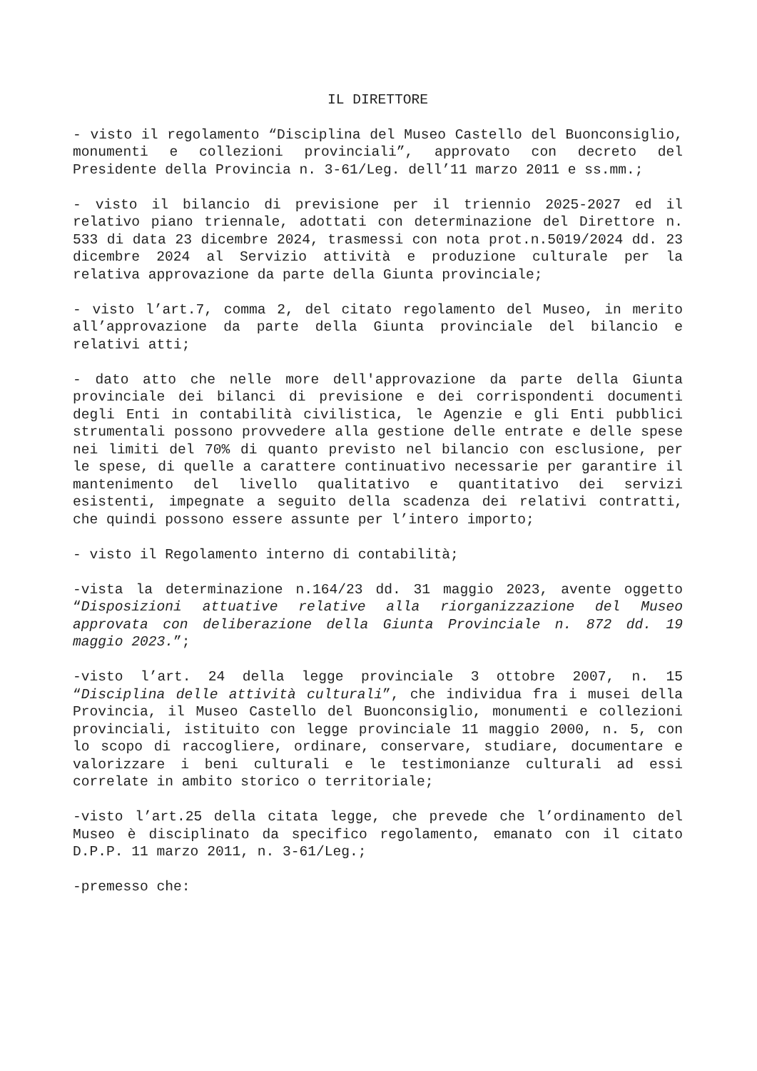IL DIRETTORE
- visto il regolamento “Disciplina del Museo Castello del Buonconsiglio, monumenti e collezioni provinciali”, approvato con decreto del Presidente della Provincia n. 3-61/Leg. dell’11 marzo 2011 e ss.mm.;
- visto il bilancio di previsione per il triennio 2025-2027 ed il relativo piano triennale, adottati con determinazione del Direttore n. 533 di data 23 dicembre 2024, trasmessi con nota prot.n.5019/2024 dd. 23 dicembre 2024 al Servizio attività e produzione culturale per la relativa approvazione da parte della Giunta provinciale;
- visto l’art.7, comma 2, del citato regolamento del Museo, in merito all’approvazione da parte della Giunta provinciale del bilancio e relativi atti;
- dato atto che nelle more dell'approvazione da parte della Giunta provinciale dei bilanci di previsione e dei corrispondenti documenti degli Enti in contabilità civilistica, le Agenzie e gli Enti pubblici strumentali possono provvedere alla gestione delle entrate e delle spese nei limiti del 70% di quanto previsto nel bilancio con esclusione, per le spese, di quelle a carattere continuativo necessarie per garantire il mantenimento del livello qualitativo e quantitativo dei servizi esistenti, impegnate a seguito della scadenza dei relativi contratti, che quindi possono essere assunte per l’intero importo;
- visto il Regolamento interno di contabilità;
-vista la determinazione n.164/23 dd. 31 maggio 2023, avente oggetto “Disposizioni attuative relative alla riorganizzazione del Museo approvata con deliberazione della Giunta Provinciale n. 872 dd. 19 maggio 2023.”;
-visto l’art. 24 della legge provinciale 3 ottobre 2007, n. 15 “Disciplina delle attività culturali”, che individua fra i musei della Provincia, il Museo Castello del Buonconsiglio, monumenti e collezioni provinciali, istituito con legge provinciale 11 maggio 2000, n. 5, con lo scopo di raccogliere, ordinare, conservare, studiare, documentare e valorizzare i beni culturali e le testimonianze culturali ad essi correlate in ambito storico o territoriale;
-visto l’art.25 della citata legge, che prevede che l’ordinamento del Museo è disciplinato da specifico regolamento, emanato con il citato D.P.P. 11 marzo 2011, n. 3-61/Leg.;
-premesso che: